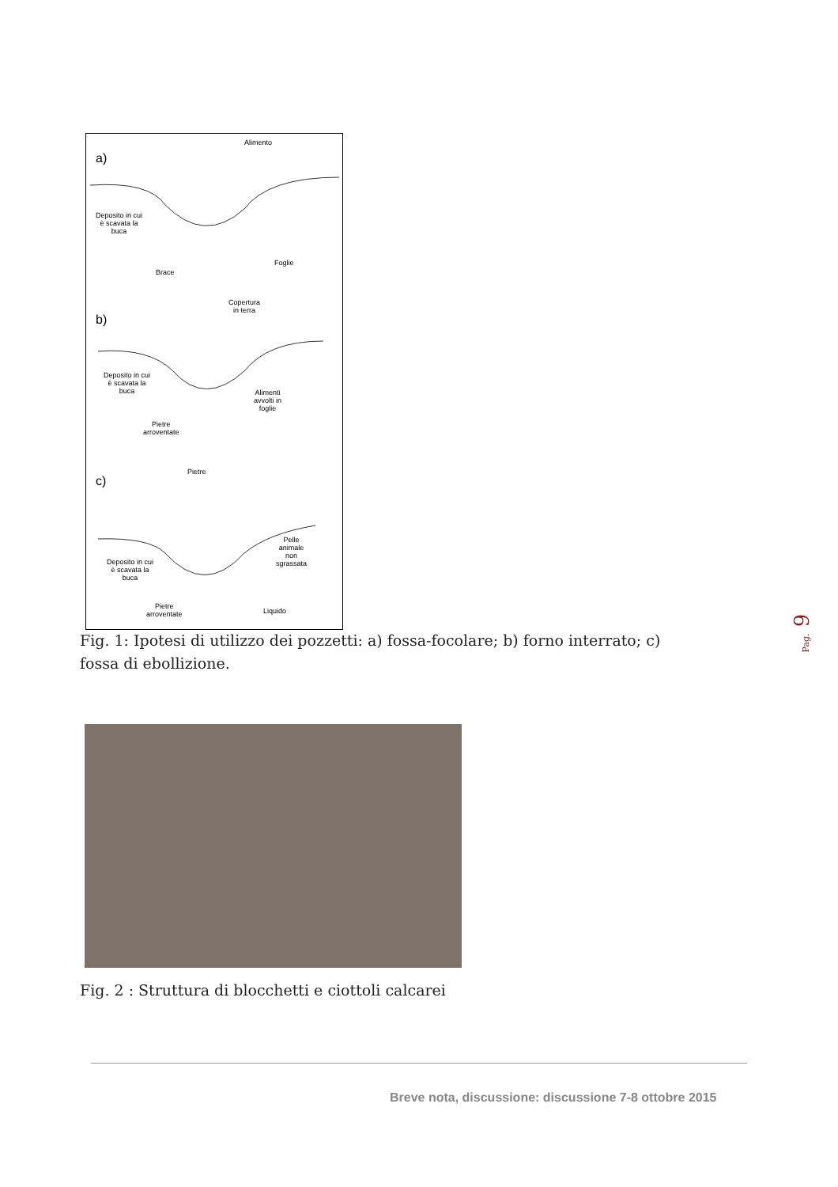Alimento
a)
Deposito in cui
è scavata la
buca
Foglie
Brace
Copertura
in terra
b)
Deposito in cui
è scavata la
buca
Alimenti
avvolti in
foglie
Pietre
arroventate
Pietre
c)
Pelle
animale
non
sgrassata
Deposito in cui
è scavata la
buca
Pietre
arroventate
Liquido
Fig. 1: Ipotesi di utilizzo dei pozzetti: a) fossa-focolare; b) forno interrato; c) fossa di ebollizione.
Pag. 9
Fig. 2 : Struttura di blocchetti e ciottoli calcarei
Breve nota, discussione: discussione 7-8 ottobre 2015